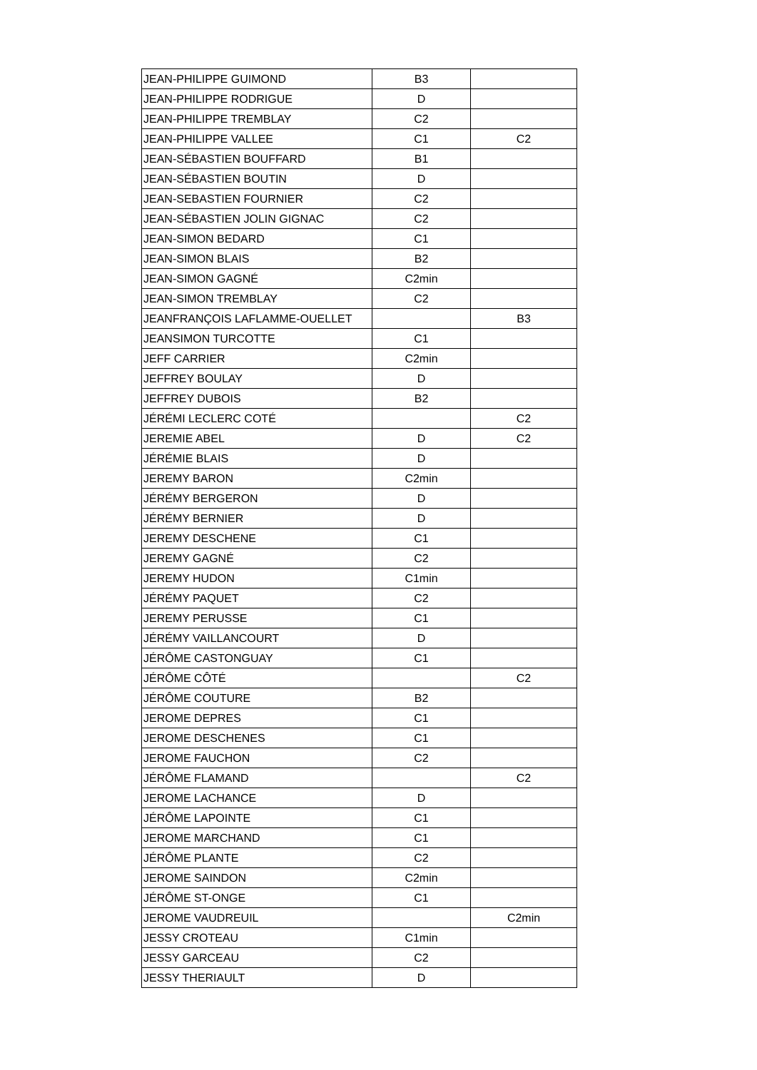| JEAN-PHILIPPE GUIMOND | B3 | |
| JEAN-PHILIPPE RODRIGUE | D | |
| JEAN-PHILIPPE TREMBLAY | C2 | |
| JEAN-PHILIPPE VALLEE | C1 | C2 |
| JEAN-SÉBASTIEN BOUFFARD | B1 | |
| JEAN-SÉBASTIEN BOUTIN | D | |
| JEAN-SEBASTIEN FOURNIER | C2 | |
| JEAN-SÉBASTIEN JOLIN GIGNAC | C2 | |
| JEAN-SIMON BEDARD | C1 | |
| JEAN-SIMON BLAIS | B2 | |
| JEAN-SIMON GAGNÉ | C2min | |
| JEAN-SIMON TREMBLAY | C2 | |
| JEANFRANÇOIS LAFLAMME-OUELLET | | B3 |
| JEANSIMON TURCOTTE | C1 | |
| JEFF CARRIER | C2min | |
| JEFFREY BOULAY | D | |
| JEFFREY DUBOIS | B2 | |
| JÉRÉMI LECLERC COTÉ | | C2 |
| JEREMIE ABEL | D | C2 |
| JÉRÉMIE BLAIS | D | |
| JEREMY BARON | C2min | |
| JÉRÉMY BERGERON | D | |
| JÉRÉMY BERNIER | D | |
| JEREMY DESCHENE | C1 | |
| JEREMY GAGNÉ | C2 | |
| JEREMY HUDON | C1min | |
| JÉRÉMY PAQUET | C2 | |
| JEREMY PERUSSE | C1 | |
| JÉRÉMY VAILLANCOURT | D | |
| JÉRÔME CASTONGUAY | C1 | |
| JÉRÔME CÔTÉ | | C2 |
| JÉRÔME COUTURE | B2 | |
| JEROME DEPRES | C1 | |
| JEROME DESCHENES | C1 | |
| JEROME FAUCHON | C2 | |
| JÉRÔME FLAMAND | | C2 |
| JEROME LACHANCE | D | |
| JÉRÔME LAPOINTE | C1 | |
| JEROME MARCHAND | C1 | |
| JÉRÔME PLANTE | C2 | |
| JEROME SAINDON | C2min | |
| JÉRÔME ST-ONGE | C1 | |
| JEROME VAUDREUIL | | C2min |
| JESSY CROTEAU | C1min | |
| JESSY GARCEAU | C2 | |
| JESSY THERIAULT | D | |